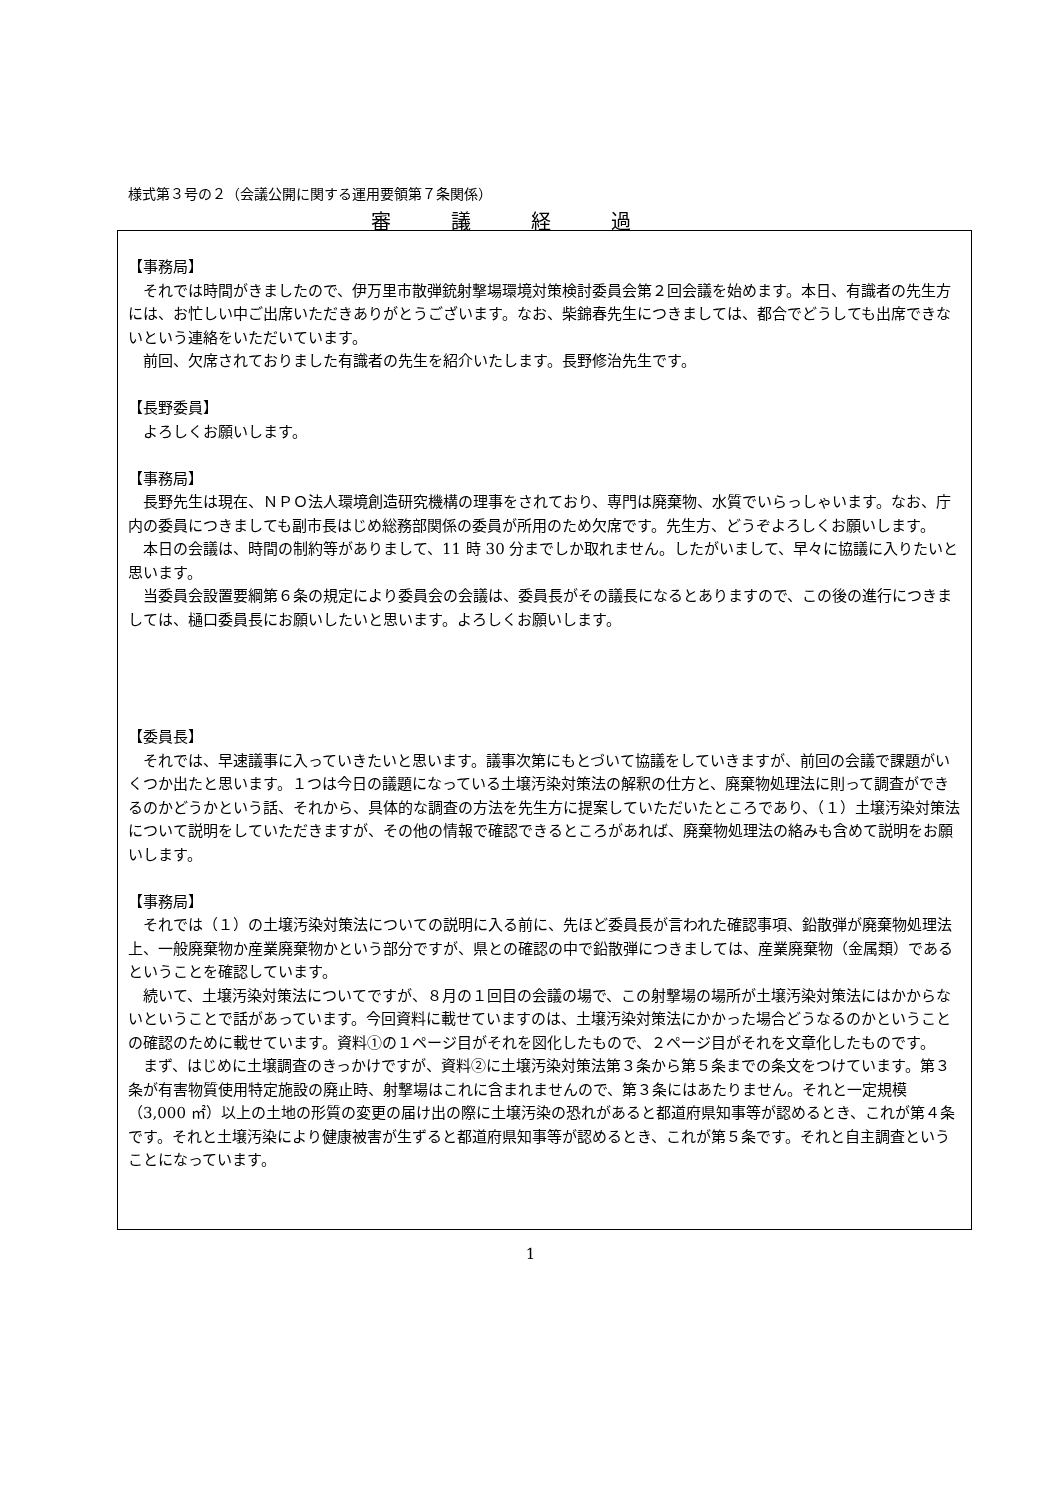様式第３号の２（会議公開に関する運用要領第７条関係）
審議経過
【事務局】
それでは時間がきましたので、伊万里市散弾銃射撃場環境対策検討委員会第２回会議を始めます。本日、有識者の先生方には、お忙しい中ご出席いただきありがとうございます。なお、柴錦春先生につきましては、都合でどうしても出席できないという連絡をいただいています。
前回、欠席されておりました有識者の先生を紹介いたします。長野修治先生です。
【長野委員】
よろしくお願いします。
【事務局】
長野先生は現在、ＮＰＯ法人環境創造研究機構の理事をされており、専門は廃棄物、水質でいらっしゃいます。なお、庁内の委員につきましても副市長はじめ総務部関係の委員が所用のため欠席です。先生方、どうぞよろしくお願いします。
本日の会議は、時間の制約等がありまして、11 時 30 分までしか取れません。したがいまして、早々に協議に入りたいと思います。
当委員会設置要綱第６条の規定により委員会の会議は、委員長がその議長になるとありますので、この後の進行につきましては、樋口委員長にお願いしたいと思います。よろしくお願いします。
【委員長】
それでは、早速議事に入っていきたいと思います。議事次第にもとづいて協議をしていきますが、前回の会議で課題がいくつか出たと思います。１つは今日の議題になっている土壌汚染対策法の解釈の仕方と、廃棄物処理法に則って調査ができるのかどうかという話、それから、具体的な調査の方法を先生方に提案していただいたところであり、（１）土壌汚染対策法について説明をしていただきますが、その他の情報で確認できるところがあれば、廃棄物処理法の絡みも含めて説明をお願いします。
【事務局】
それでは（１）の土壌汚染対策法についての説明に入る前に、先ほど委員長が言われた確認事項、鉛散弾が廃棄物処理法上、一般廃棄物か産業廃棄物かという部分ですが、県との確認の中で鉛散弾につきましては、産業廃棄物（金属類）であるということを確認しています。
続いて、土壌汚染対策法についてですが、８月の１回目の会議の場で、この射撃場の場所が土壌汚染対策法にはかからないということで話があっています。今回資料に載せていますのは、土壌汚染対策法にかかった場合どうなるのかということの確認のために載せています。資料①の１ページ目がそれを図化したもので、２ページ目がそれを文章化したものです。
まず、はじめに土壌調査のきっかけですが、資料②に土壌汚染対策法第３条から第５条までの条文をつけています。第３条が有害物質使用特定施設の廃止時、射撃場はこれに含まれませんので、第３条にはあたりません。それと一定規模（3,000 ㎡）以上の土地の形質の変更の届け出の際に土壌汚染の恐れがあると都道府県知事等が認めるとき、これが第４条です。それと土壌汚染により健康被害が生ずると都道府県知事等が認めるとき、これが第５条です。それと自主調査ということになっています。
1